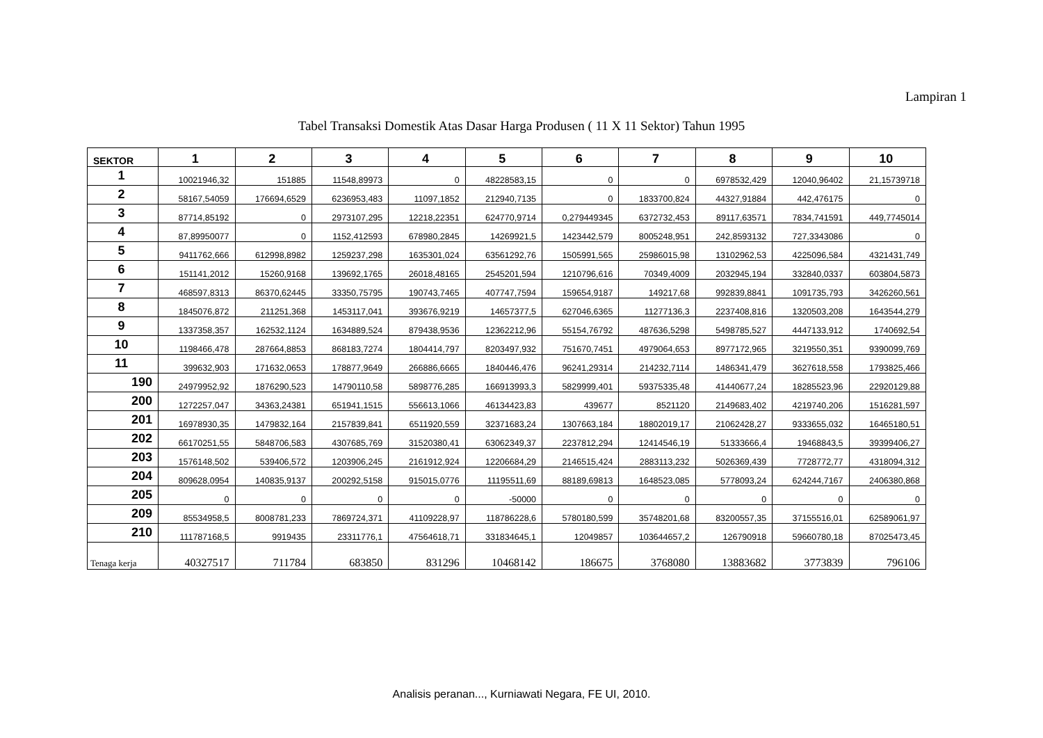Lampiran 1
Tabel Transaksi Domestik Atas Dasar Harga Produsen ( 11 X 11 Sektor) Tahun 1995
| SEKTOR | 1 | 2 | 3 | 4 | 5 | 6 | 7 | 8 | 9 | 10 |
| --- | --- | --- | --- | --- | --- | --- | --- | --- | --- | --- |
| 1 | 10021946,32 | 151885 | 11548,89973 | 0 | 48228583,15 | 0 | 0 | 6978532,429 | 12040,96402 | 21,15739718 |
| 2 | 58167,54059 | 176694,6529 | 6236953,483 | 11097,1852 | 212940,7135 | 0 | 1833700,824 | 44327,91884 | 442,476175 | 0 |
| 3 | 87714,85192 | 0 | 2973107,295 | 12218,22351 | 624770,9714 | 0,279449345 | 6372732,453 | 89117,63571 | 7834,741591 | 449,7745014 |
| 4 | 87,89950077 | 0 | 1152,412593 | 678980,2845 | 14269921,5 | 1423442,579 | 8005248,951 | 242,8593132 | 727,3343086 | 0 |
| 5 | 9411762,666 | 612998,8982 | 1259237,298 | 1635301,024 | 63561292,76 | 1505991,565 | 25986015,98 | 13102962,53 | 4225096,584 | 4321431,749 |
| 6 | 151141,2012 | 15260,9168 | 139692,1765 | 26018,48165 | 2545201,594 | 1210796,616 | 70349,4009 | 2032945,194 | 332840,0337 | 603804,5873 |
| 7 | 468597,8313 | 86370,62445 | 33350,75795 | 190743,7465 | 407747,7594 | 159654,9187 | 149217,68 | 992839,8841 | 1091735,793 | 3426260,561 |
| 8 | 1845076,872 | 211251,368 | 1453117,041 | 393676,9219 | 14657377,5 | 627046,6365 | 11277136,3 | 2237408,816 | 1320503,208 | 1643544,279 |
| 9 | 1337358,357 | 162532,1124 | 1634889,524 | 879438,9536 | 12362212,96 | 55154,76792 | 487636,5298 | 5498785,527 | 4447133,912 | 1740692,54 |
| 10 | 1198466,478 | 287664,8853 | 868183,7274 | 1804414,797 | 8203497,932 | 751670,7451 | 4979064,653 | 8977172,965 | 3219550,351 | 9390099,769 |
| 11 | 399632,903 | 171632,0653 | 178877,9649 | 266886,6665 | 1840446,476 | 96241,29314 | 214232,7114 | 1486341,479 | 3627618,558 | 1793825,466 |
| 190 | 24979952,92 | 1876290,523 | 14790110,58 | 5898776,285 | 166913993,3 | 5829999,401 | 59375335,48 | 41440677,24 | 18285523,96 | 22920129,88 |
| 200 | 1272257,047 | 34363,24381 | 651941,1515 | 556613,1066 | 46134423,83 | 439677 | 8521120 | 2149683,402 | 4219740,206 | 1516281,597 |
| 201 | 16978930,35 | 1479832,164 | 2157839,841 | 6511920,559 | 32371683,24 | 1307663,184 | 18802019,17 | 21062428,27 | 9333655,032 | 16465180,51 |
| 202 | 66170251,55 | 5848706,583 | 4307685,769 | 31520380,41 | 63062349,37 | 2237812,294 | 12414546,19 | 51333666,4 | 19468843,5 | 39399406,27 |
| 203 | 1576148,502 | 539406,572 | 1203906,245 | 2161912,924 | 12206684,29 | 2146515,424 | 2883113,232 | 5026369,439 | 7728772,77 | 4318094,312 |
| 204 | 809628,0954 | 140835,9137 | 200292,5158 | 915015,0776 | 11195511,69 | 88189,69813 | 1648523,085 | 5778093,24 | 624244,7167 | 2406380,868 |
| 205 | 0 | 0 | 0 | 0 | -50000 | 0 | 0 | 0 | 0 | 0 |
| 209 | 85534958,5 | 8008781,233 | 7869724,371 | 41109228,97 | 118786228,6 | 5780180,599 | 35748201,68 | 83200557,35 | 37155516,01 | 62589061,97 |
| 210 | 111787168,5 | 9919435 | 23311776,1 | 47564618,71 | 331834645,1 | 12049857 | 103644657,2 | 126790918 | 59660780,18 | 87025473,45 |
| Tenaga kerja | 40327517 | 711784 | 683850 | 831296 | 10468142 | 186675 | 3768080 | 13883682 | 3773839 | 796106 |
Analisis peranan..., Kurniawati Negara, FE UI, 2010.